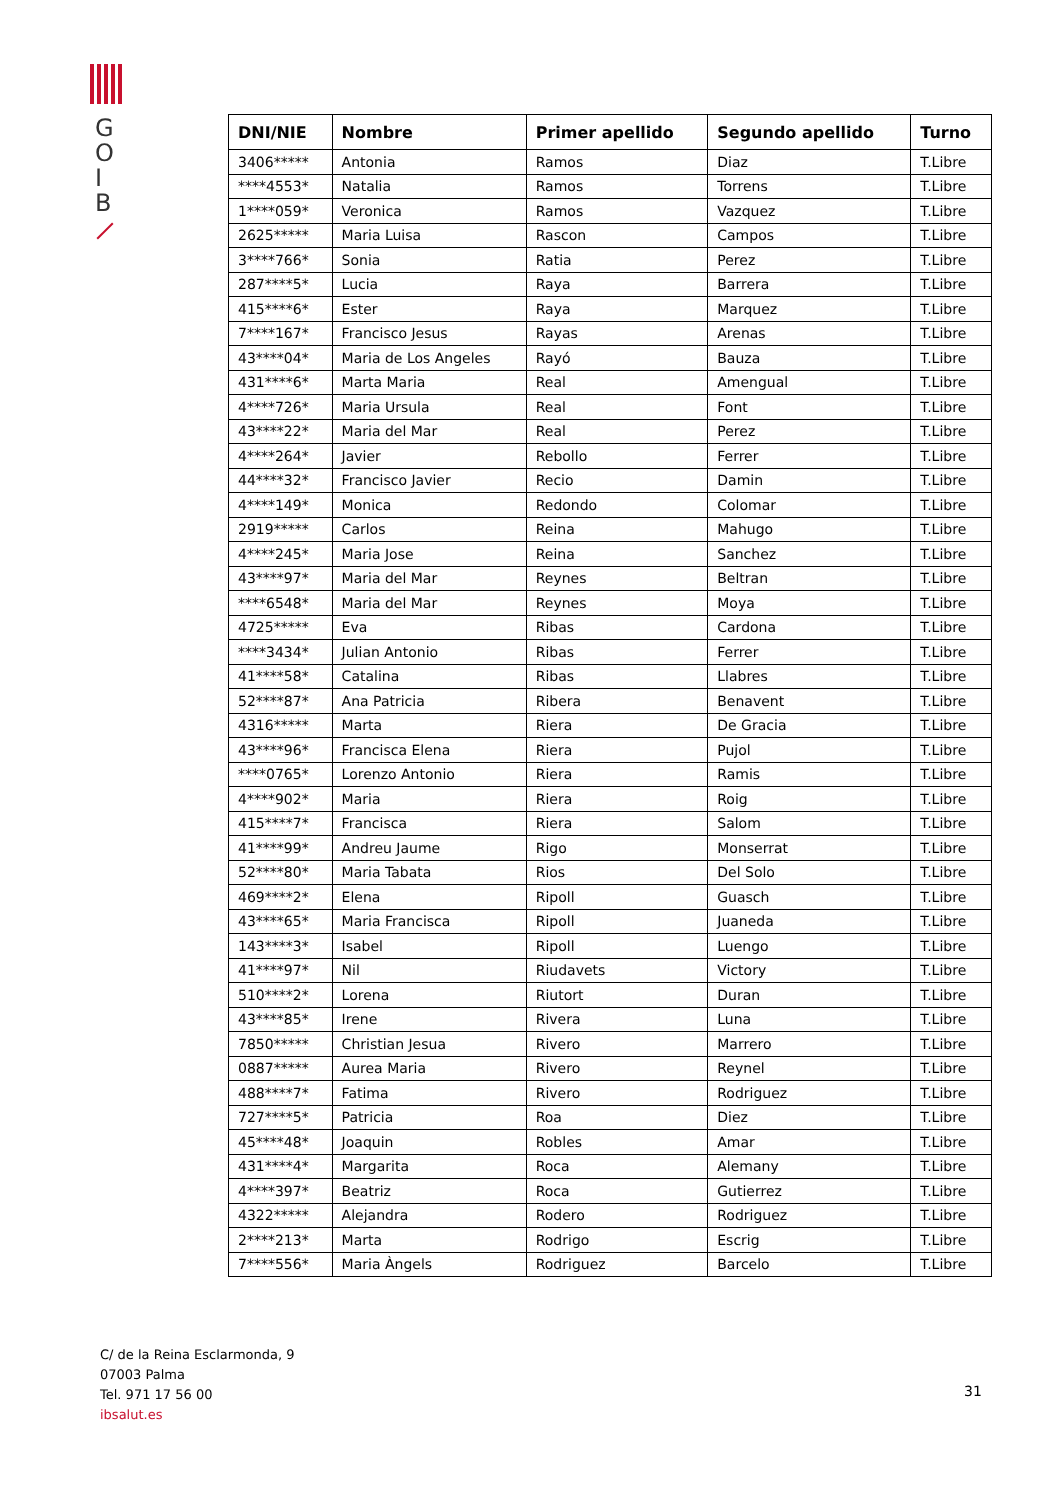G
O
I
B
| DNI/NIE | Nombre | Primer apellido | Segundo apellido | Turno |
| --- | --- | --- | --- | --- |
| 3406***** | Antonia | Ramos | Diaz | T.Libre |
| ****4553* | Natalia | Ramos | Torrens | T.Libre |
| 1****059* | Veronica | Ramos | Vazquez | T.Libre |
| 2625***** | Maria Luisa | Rascon | Campos | T.Libre |
| 3****766* | Sonia | Ratia | Perez | T.Libre |
| 287****5* | Lucia | Raya | Barrera | T.Libre |
| 415****6* | Ester | Raya | Marquez | T.Libre |
| 7****167* | Francisco Jesus | Rayas | Arenas | T.Libre |
| 43****04* | Maria de Los Angeles | Rayó | Bauza | T.Libre |
| 431****6* | Marta Maria | Real | Amengual | T.Libre |
| 4****726* | Maria Ursula | Real | Font | T.Libre |
| 43****22* | Maria del Mar | Real | Perez | T.Libre |
| 4****264* | Javier | Rebollo | Ferrer | T.Libre |
| 44****32* | Francisco Javier | Recio | Damin | T.Libre |
| 4****149* | Monica | Redondo | Colomar | T.Libre |
| 2919***** | Carlos | Reina | Mahugo | T.Libre |
| 4****245* | Maria Jose | Reina | Sanchez | T.Libre |
| 43****97* | Maria del Mar | Reynes | Beltran | T.Libre |
| ****6548* | Maria del Mar | Reynes | Moya | T.Libre |
| 4725***** | Eva | Ribas | Cardona | T.Libre |
| ****3434* | Julian Antonio | Ribas | Ferrer | T.Libre |
| 41****58* | Catalina | Ribas | Llabres | T.Libre |
| 52****87* | Ana Patricia | Ribera | Benavent | T.Libre |
| 4316***** | Marta | Riera | De Gracia | T.Libre |
| 43****96* | Francisca Elena | Riera | Pujol | T.Libre |
| ****0765* | Lorenzo Antonio | Riera | Ramis | T.Libre |
| 4****902* | Maria | Riera | Roig | T.Libre |
| 415****7* | Francisca | Riera | Salom | T.Libre |
| 41****99* | Andreu Jaume | Rigo | Monserrat | T.Libre |
| 52****80* | Maria Tabata | Rios | Del Solo | T.Libre |
| 469****2* | Elena | Ripoll | Guasch | T.Libre |
| 43****65* | Maria Francisca | Ripoll | Juaneda | T.Libre |
| 143****3* | Isabel | Ripoll | Luengo | T.Libre |
| 41****97* | Nil | Riudavets | Victory | T.Libre |
| 510****2* | Lorena | Riutort | Duran | T.Libre |
| 43****85* | Irene | Rivera | Luna | T.Libre |
| 7850***** | Christian Jesua | Rivero | Marrero | T.Libre |
| 0887***** | Aurea Maria | Rivero | Reynel | T.Libre |
| 488****7* | Fatima | Rivero | Rodriguez | T.Libre |
| 727****5* | Patricia | Roa | Diez | T.Libre |
| 45****48* | Joaquin | Robles | Amar | T.Libre |
| 431****4* | Margarita | Roca | Alemany | T.Libre |
| 4****397* | Beatriz | Roca | Gutierrez | T.Libre |
| 4322***** | Alejandra | Rodero | Rodriguez | T.Libre |
| 2****213* | Marta | Rodrigo | Escrig | T.Libre |
| 7****556* | Maria Àngels | Rodriguez | Barcelo | T.Libre |
C/ de la Reina Esclarmonda, 9
07003 Palma
Tel. 971 17 56 00
ibsalut.es
31